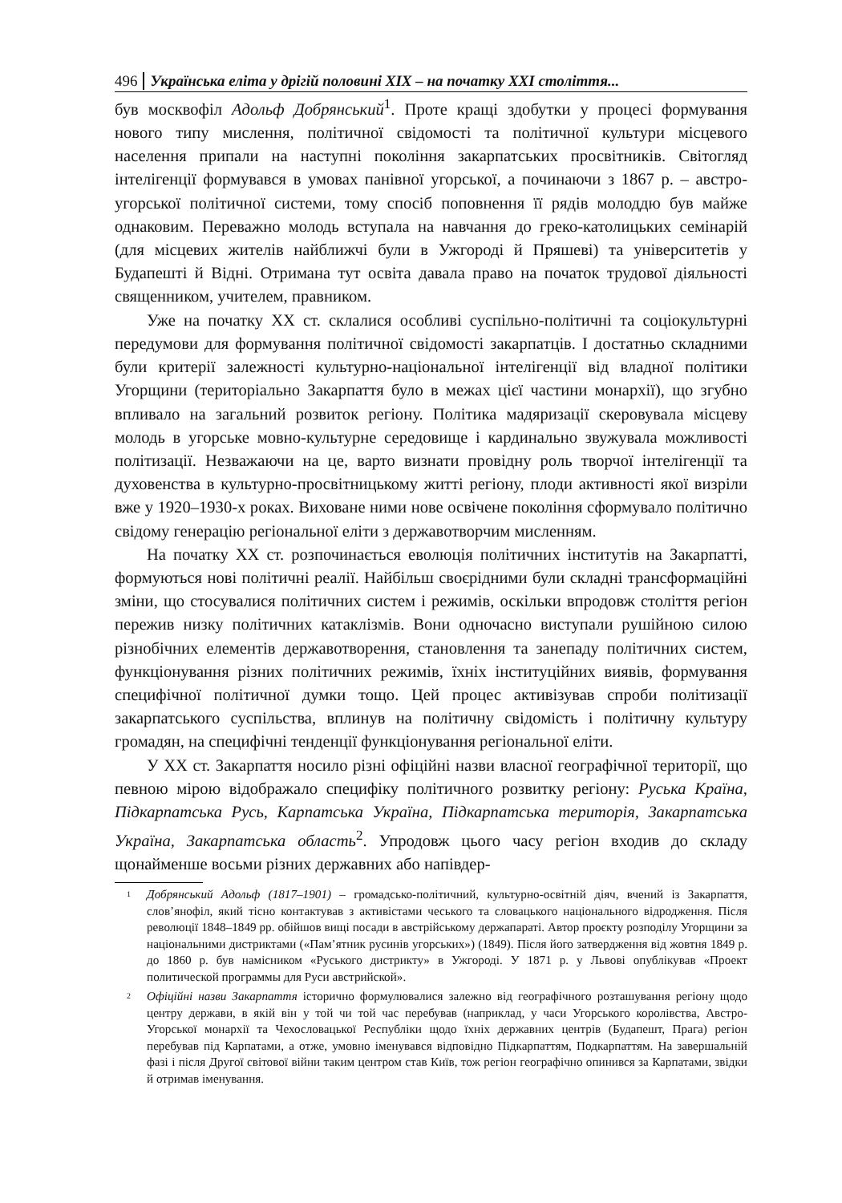496 Українська еліта у дрігій половині XIX – на початку XXI століття...
був москвофіл Адольф Добрянський<sup>1</sup>. Проте кращі здобутки у процесі формування нового типу мислення, політичної свідомості та політичної культури місцевого населення припали на наступні покоління закарпатських просвітників. Світогляд інтелігенції формувався в умовах панівної угорської, а починаючи з 1867 р. – австро-угорської політичної системи, тому спосіб поповнення її рядів молоддю був майже однаковим. Переважно молодь вступала на навчання до греко-католицьких семінарій (для місцевих жителів найближчі були в Ужгороді й Пряшеві) та університетів у Будапешті й Відні. Отримана тут освіта давала право на початок трудової діяльності священником, учителем, правником.
Уже на початку ХХ ст. склалися особливі суспільно-політичні та соціокультурні передумови для формування політичної свідомості закарпатців. І достатньо складними були критерії залежності культурно-національної інтелігенції від владної політики Угорщини (територіально Закарпаття було в межах цієї частини монархії), що згубно впливало на загальний розвиток регіону. Політика мадяризації скеровувала місцеву молодь в угорське мовно-культурне середовище і кардинально звужувала можливості політизації. Незважаючи на це, варто визнати провідну роль творчої інтелігенції та духовенства в культурно-просвітницькому житті регіону, плоди активності якої визріли вже у 1920–1930-х роках. Виховане ними нове освічене покоління сформувало політично свідому генерацію регіональної еліти з державотворчим мисленням.
На початку ХХ ст. розпочинається еволюція політичних інститутів на Закарпатті, формуються нові політичні реалії. Найбільш своєрідними були складні трансформаційні зміни, що стосувалися політичних систем і режимів, оскільки впродовж століття регіон пережив низку політичних катаклізмів. Вони одночасно виступали рушійною силою різнобічних елементів державотворення, становлення та занепаду політичних систем, функціонування різних політичних режимів, їхніх інституційних виявів, формування специфічної політичної думки тощо. Цей процес активізував спроби політизації закарпатського суспільства, вплинув на політичну свідомість і політичну культуру громадян, на специфічні тенденції функціонування регіональної еліти.
У ХХ ст. Закарпаття носило різні офіційні назви власної географічної території, що певною мірою відображало специфіку політичного розвитку регіону: Руська Країна, Підкарпатська Русь, Карпатська Україна, Підкарпатська територія, Закарпатська Україна, Закарпатська область<sup>2</sup>. Упродовж цього часу регіон входив до складу щонайменше восьми різних державних або напівдер-
<sup>1</sup>
Добрянський Адольф (1817–1901) – громадсько-політичний, культурно-освітній діяч, вчений із Закарпаття, слов’янофіл, який тісно контактував з активістами чеського та словацького національного відродження. Після революції 1848–1849 рр. обійшов вищі посади в австрійському держапараті. Автор проєкту розподілу Угорщини за національними дистриктами («Пам’ятник русинів угорських») (1849). Після його затвердження від жовтня 1849 р. до 1860 р. був намісником «Руського дистрикту» в Ужгороді. У 1871 р. у Львові опублікував «Проект политической программы для Руси австрийской».
<sup>2</sup>
Офіційні назви Закарпаття історично формулювалися залежно від географічного розташування регіону щодо центру держави, в якій він у той чи той час перебував (наприклад, у часи Угорського королівства, Австро-Угорської монархії та Чехословацької Республіки щодо їхніх державних центрів (Будапешт, Прага) регіон перебував під Карпатами, а отже, умовно іменувався відповідно Підкарпаттям, Подкарпаттям. На завершальній фазі і після Другої світової війни таким центром став Київ, тож регіон географічно опинився за Карпатами, звідки й отримав іменування.